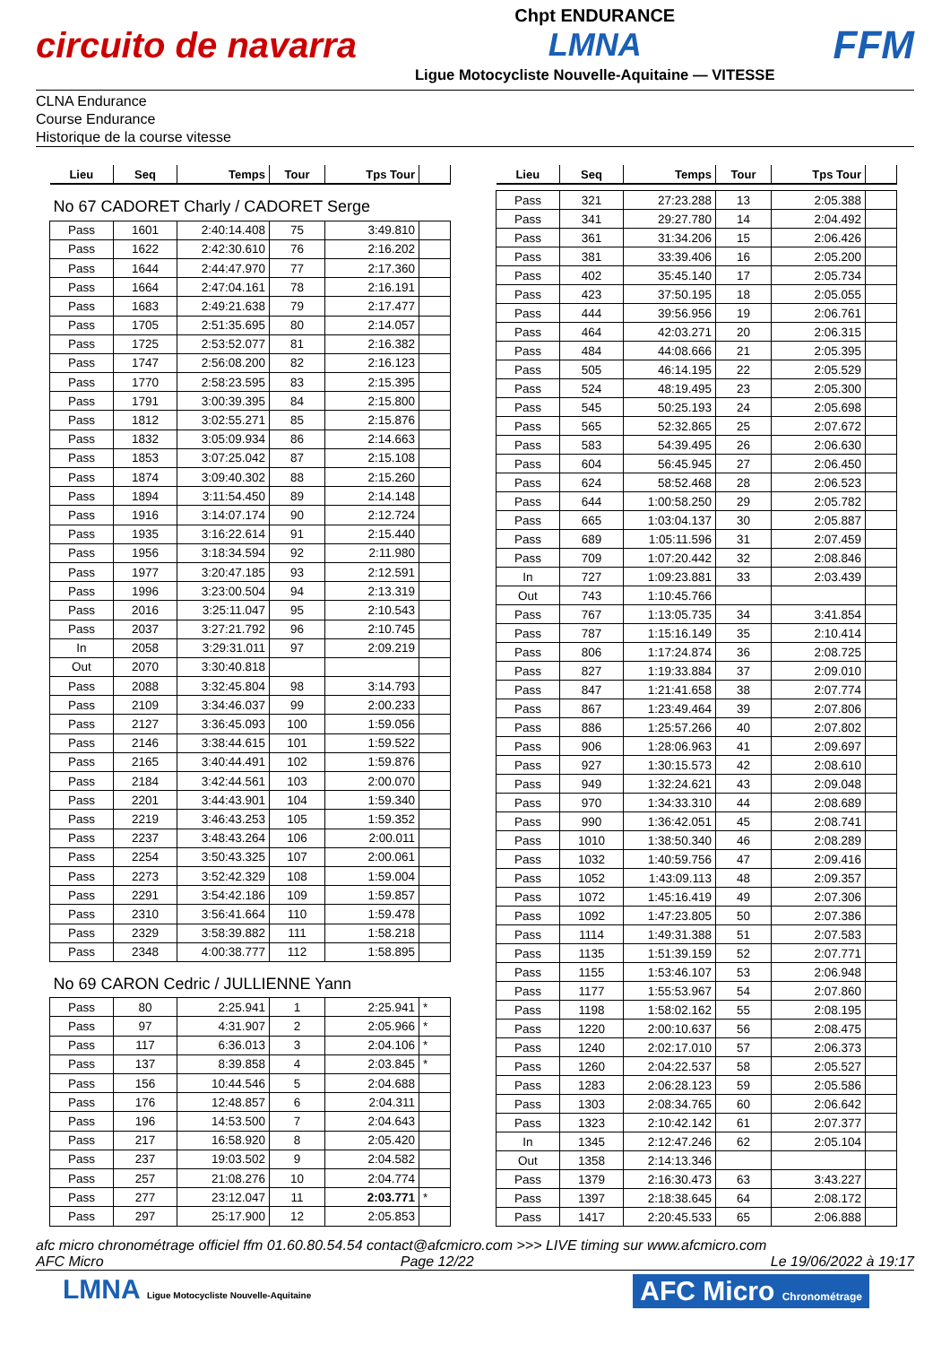circuito de navarra
Chpt ENDURANCE
LMNA
Ligue Motocycliste Nouvelle-Aquitaine — VITESSE
FFM
CLNA Endurance
Course Endurance
Historique de la course vitesse
| Lieu | Seq | Temps | Tour | Tps Tour | |
| --- | --- | --- | --- | --- | --- |
| No 67 CADORET Charly / CADORET Serge | | | | | |
| Pass | 1601 | 2:40:14.408 | 75 | 3:49.810 | |
| Pass | 1622 | 2:42:30.610 | 76 | 2:16.202 | |
| Pass | 1644 | 2:44:47.970 | 77 | 2:17.360 | |
| Pass | 1664 | 2:47:04.161 | 78 | 2:16.191 | |
| Pass | 1683 | 2:49:21.638 | 79 | 2:17.477 | |
| Pass | 1705 | 2:51:35.695 | 80 | 2:14.057 | |
| Pass | 1725 | 2:53:52.077 | 81 | 2:16.382 | |
| Pass | 1747 | 2:56:08.200 | 82 | 2:16.123 | |
| Pass | 1770 | 2:58:23.595 | 83 | 2:15.395 | |
| Pass | 1791 | 3:00:39.395 | 84 | 2:15.800 | |
| Pass | 1812 | 3:02:55.271 | 85 | 2:15.876 | |
| Pass | 1832 | 3:05:09.934 | 86 | 2:14.663 | |
| Pass | 1853 | 3:07:25.042 | 87 | 2:15.108 | |
| Pass | 1874 | 3:09:40.302 | 88 | 2:15.260 | |
| Pass | 1894 | 3:11:54.450 | 89 | 2:14.148 | |
| Pass | 1916 | 3:14:07.174 | 90 | 2:12.724 | |
| Pass | 1935 | 3:16:22.614 | 91 | 2:15.440 | |
| Pass | 1956 | 3:18:34.594 | 92 | 2:11.980 | |
| Pass | 1977 | 3:20:47.185 | 93 | 2:12.591 | |
| Pass | 1996 | 3:23:00.504 | 94 | 2:13.319 | |
| Pass | 2016 | 3:25:11.047 | 95 | 2:10.543 | |
| Pass | 2037 | 3:27:21.792 | 96 | 2:10.745 | |
| In | 2058 | 3:29:31.011 | 97 | 2:09.219 | |
| Out | 2070 | 3:30:40.818 | | | |
| Pass | 2088 | 3:32:45.804 | 98 | 3:14.793 | |
| Pass | 2109 | 3:34:46.037 | 99 | 2:00.233 | |
| Pass | 2127 | 3:36:45.093 | 100 | 1:59.056 | |
| Pass | 2146 | 3:38:44.615 | 101 | 1:59.522 | |
| Pass | 2165 | 3:40:44.491 | 102 | 1:59.876 | |
| Pass | 2184 | 3:42:44.561 | 103 | 2:00.070 | |
| Pass | 2201 | 3:44:43.901 | 104 | 1:59.340 | |
| Pass | 2219 | 3:46:43.253 | 105 | 1:59.352 | |
| Pass | 2237 | 3:48:43.264 | 106 | 2:00.011 | |
| Pass | 2254 | 3:50:43.325 | 107 | 2:00.061 | |
| Pass | 2273 | 3:52:42.329 | 108 | 1:59.004 | |
| Pass | 2291 | 3:54:42.186 | 109 | 1:59.857 | |
| Pass | 2310 | 3:56:41.664 | 110 | 1:59.478 | |
| Pass | 2329 | 3:58:39.882 | 111 | 1:58.218 | |
| Pass | 2348 | 4:00:38.777 | 112 | 1:58.895 | |
| No 69 CARON Cedric / JULLIENNE Yann | | | | | |
| Pass | 80 | 2:25.941 | 1 | 2:25.941 | * |
| Pass | 97 | 4:31.907 | 2 | 2:05.966 | * |
| Pass | 117 | 6:36.013 | 3 | 2:04.106 | * |
| Pass | 137 | 8:39.858 | 4 | 2:03.845 | * |
| Pass | 156 | 10:44.546 | 5 | 2:04.688 | |
| Pass | 176 | 12:48.857 | 6 | 2:04.311 | |
| Pass | 196 | 14:53.500 | 7 | 2:04.643 | |
| Pass | 217 | 16:58.920 | 8 | 2:05.420 | |
| Pass | 237 | 19:03.502 | 9 | 2:04.582 | |
| Pass | 257 | 21:08.276 | 10 | 2:04.774 | |
| Pass | 277 | 23:12.047 | 11 | 2:03.771 | * |
| Pass | 297 | 25:17.900 | 12 | 2:05.853 | |
| Lieu | Seq | Temps | Tour | Tps Tour | |
| --- | --- | --- | --- | --- | --- |
| Pass | 321 | 27:23.288 | 13 | 2:05.388 | |
| Pass | 341 | 29:27.780 | 14 | 2:04.492 | |
| Pass | 361 | 31:34.206 | 15 | 2:06.426 | |
| Pass | 381 | 33:39.406 | 16 | 2:05.200 | |
| Pass | 402 | 35:45.140 | 17 | 2:05.734 | |
| Pass | 423 | 37:50.195 | 18 | 2:05.055 | |
| Pass | 444 | 39:56.956 | 19 | 2:06.761 | |
| Pass | 464 | 42:03.271 | 20 | 2:06.315 | |
| Pass | 484 | 44:08.666 | 21 | 2:05.395 | |
| Pass | 505 | 46:14.195 | 22 | 2:05.529 | |
| Pass | 524 | 48:19.495 | 23 | 2:05.300 | |
| Pass | 545 | 50:25.193 | 24 | 2:05.698 | |
| Pass | 565 | 52:32.865 | 25 | 2:07.672 | |
| Pass | 583 | 54:39.495 | 26 | 2:06.630 | |
| Pass | 604 | 56:45.945 | 27 | 2:06.450 | |
| Pass | 624 | 58:52.468 | 28 | 2:06.523 | |
| Pass | 644 | 1:00:58.250 | 29 | 2:05.782 | |
| Pass | 665 | 1:03:04.137 | 30 | 2:05.887 | |
| Pass | 689 | 1:05:11.596 | 31 | 2:07.459 | |
| Pass | 709 | 1:07:20.442 | 32 | 2:08.846 | |
| In | 727 | 1:09:23.881 | 33 | 2:03.439 | |
| Out | 743 | 1:10:45.766 | | | |
| Pass | 767 | 1:13:05.735 | 34 | 3:41.854 | |
| Pass | 787 | 1:15:16.149 | 35 | 2:10.414 | |
| Pass | 806 | 1:17:24.874 | 36 | 2:08.725 | |
| Pass | 827 | 1:19:33.884 | 37 | 2:09.010 | |
| Pass | 847 | 1:21:41.658 | 38 | 2:07.774 | |
| Pass | 867 | 1:23:49.464 | 39 | 2:07.806 | |
| Pass | 886 | 1:25:57.266 | 40 | 2:07.802 | |
| Pass | 906 | 1:28:06.963 | 41 | 2:09.697 | |
| Pass | 927 | 1:30:15.573 | 42 | 2:08.610 | |
| Pass | 949 | 1:32:24.621 | 43 | 2:09.048 | |
| Pass | 970 | 1:34:33.310 | 44 | 2:08.689 | |
| Pass | 990 | 1:36:42.051 | 45 | 2:08.741 | |
| Pass | 1010 | 1:38:50.340 | 46 | 2:08.289 | |
| Pass | 1032 | 1:40:59.756 | 47 | 2:09.416 | |
| Pass | 1052 | 1:43:09.113 | 48 | 2:09.357 | |
| Pass | 1072 | 1:45:16.419 | 49 | 2:07.306 | |
| Pass | 1092 | 1:47:23.805 | 50 | 2:07.386 | |
| Pass | 1114 | 1:49:31.388 | 51 | 2:07.583 | |
| Pass | 1135 | 1:51:39.159 | 52 | 2:07.771 | |
| Pass | 1155 | 1:53:46.107 | 53 | 2:06.948 | |
| Pass | 1177 | 1:55:53.967 | 54 | 2:07.860 | |
| Pass | 1198 | 1:58:02.162 | 55 | 2:08.195 | |
| Pass | 1220 | 2:00:10.637 | 56 | 2:08.475 | |
| Pass | 1240 | 2:02:17.010 | 57 | 2:06.373 | |
| Pass | 1260 | 2:04:22.537 | 58 | 2:05.527 | |
| Pass | 1283 | 2:06:28.123 | 59 | 2:05.586 | |
| Pass | 1303 | 2:08:34.765 | 60 | 2:06.642 | |
| Pass | 1323 | 2:10:42.142 | 61 | 2:07.377 | |
| In | 1345 | 2:12:47.246 | 62 | 2:05.104 | |
| Out | 1358 | 2:14:13.346 | | | |
| Pass | 1379 | 2:16:30.473 | 63 | 3:43.227 | |
| Pass | 1397 | 2:18:38.645 | 64 | 2:08.172 | |
| Pass | 1417 | 2:20:45.533 | 65 | 2:06.888 | |
afc micro chronométrage officiel ffm 01.60.80.54.54 contact@afcmicro.com >>> LIVE timing sur www.afcmicro.com
AFC Micro Page 12/22 Le 19/06/2022 à 19:17
LMNA Ligue Motocycliste Nouvelle-Aquitaine
AFC Micro Chronométrage